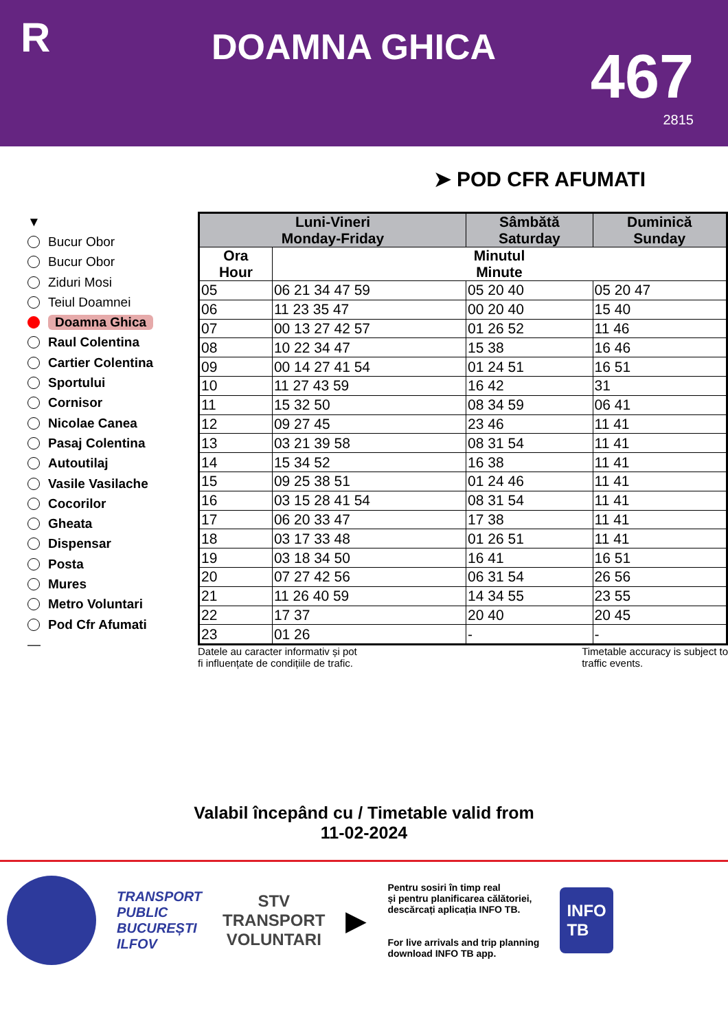R
DOAMNA GHICA
467
2815
➤ POD CFR AFUMATI
▼
Bucur Obor
Bucur Obor
Ziduri Mosi
Teiul Doamnei
Doamna Ghica
Raul Colentina
Cartier Colentina
Sportului
Cornisor
Nicolae Canea
Pasaj Colentina
Autoutilaj
Vasile Vasilache
Cocorilor
Gheata
Dispensar
Posta
Mures
Metro Voluntari
Pod Cfr Afumati
—
| Luni-Vineri Monday-Friday | | Sâmbătă Saturday | Duminică Sunday |
| --- | --- | --- | --- |
| Ora Hour | Minutul Minute | | |
| 05 | 06 21 34 47 59 | 05 20 40 | 05 20 47 |
| 06 | 11 23 35 47 | 00 20 40 | 15 40 |
| 07 | 00 13 27 42 57 | 01 26 52 | 11 46 |
| 08 | 10 22 34 47 | 15 38 | 16 46 |
| 09 | 00 14 27 41 54 | 01 24 51 | 16 51 |
| 10 | 11 27 43 59 | 16 42 | 31 |
| 11 | 15 32 50 | 08 34 59 | 06 41 |
| 12 | 09 27 45 | 23 46 | 11 41 |
| 13 | 03 21 39 58 | 08 31 54 | 11 41 |
| 14 | 15 34 52 | 16 38 | 11 41 |
| 15 | 09 25 38 51 | 01 24 46 | 11 41 |
| 16 | 03 15 28 41 54 | 08 31 54 | 11 41 |
| 17 | 06 20 33 47 | 17 38 | 11 41 |
| 18 | 03 17 33 48 | 01 26 51 | 11 41 |
| 19 | 03 18 34 50 | 16 41 | 16 51 |
| 20 | 07 27 42 56 | 06 31 54 | 26 56 |
| 21 | 11 26 40 59 | 14 34 55 | 23 55 |
| 22 | 17 37 | 20 40 | 20 45 |
| 23 | 01 26 | - | - |
Datele au caracter informativ și pot
fi influențate de condițiile de trafic.
Timetable accuracy is subject to
traffic events.
Valabil începând cu / Timetable valid from
11-02-2024
TRANSPORT
PUBLIC
BUCUREȘTI
ILFOV
STV
TRANSPORT
VOLUNTARI
▶
Pentru sosiri în timp real
și pentru planificarea călătoriei,
descărcați aplicația INFO TB.
For live arrivals and trip planning
download INFO TB app.
INFO
TB